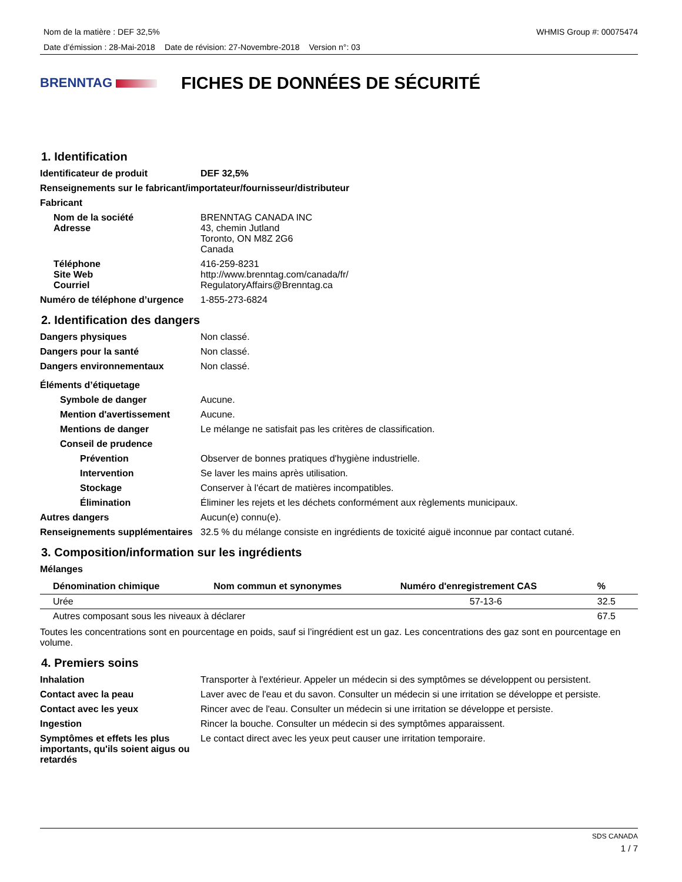Nom de la matière : DEF 32,5% WHMIS Group #: 00075474
Date d’émission : 28-Mai-2018 Date de révision: 27-Novembre-2018 Version n°: 03
BRENNTAG
FICHES DE DONNÉES DE SÉCURITÉ
1. Identification
Identificateur de produit DEF 32,5%
Renseignements sur le fabricant/importateur/fournisseur/distributeur
Fabricant
Nom de la société
Adresse
BRENNTAG CANADA INC
43, chemin Jutland
Toronto, ON M8Z 2G6
Canada
Téléphone
Site Web
Courriel
416-259-8231
http://www.brenntag.com/canada/fr/
RegulatoryAffairs@Brenntag.ca
Numéro de téléphone d’urgence
1-855-273-6824
2. Identification des dangers
Dangers physiques Non classé.
Dangers pour la santé Non classé.
Dangers environnementaux Non classé.
Éléments d’étiquetage
Symbole de danger Aucune.
Mention d'avertissement Aucune.
Mentions de danger Le mélange ne satisfait pas les critères de classification.
Conseil de prudence
Prévention Observer de bonnes pratiques d'hygiène industrielle.
Intervention Se laver les mains après utilisation.
Stockage Conserver à l'écart de matières incompatibles.
Élimination Éliminer les rejets et les déchets conformément aux règlements municipaux.
Autres dangers Aucun(e) connu(e).
Renseignements supplémentaires
32.5 % du mélange consiste en ingrédients de toxicité aiguë inconnue par contact cutané.
3. Composition/information sur les ingrédients
Mélanges
| Dénomination chimique | Nom commun et synonymes | Numéro d'enregistrement CAS | % |
| --- | --- | --- | --- |
| Urée | | 57-13-6 | 32.5 |
| Autres composant sous les niveaux à déclarer | | | 67.5 |
Toutes les concentrations sont en pourcentage en poids, sauf si l’ingrédient est un gaz. Les concentrations des gaz sont en pourcentage en volume.
4. Premiers soins
Inhalation Transporter à l'extérieur. Appeler un médecin si des symptômes se développent ou persistent.
Contact avec la peau Laver avec de l'eau et du savon. Consulter un médecin si une irritation se développe et persiste.
Contact avec les yeux Rincer avec de l'eau. Consulter un médecin si une irritation se développe et persiste.
Ingestion Rincer la bouche. Consulter un médecin si des symptômes apparaissent.
Symptômes et effets les plus importants, qu'ils soient aigus ou retardés
Le contact direct avec les yeux peut causer une irritation temporaire.
SDS CANADA
1 / 7